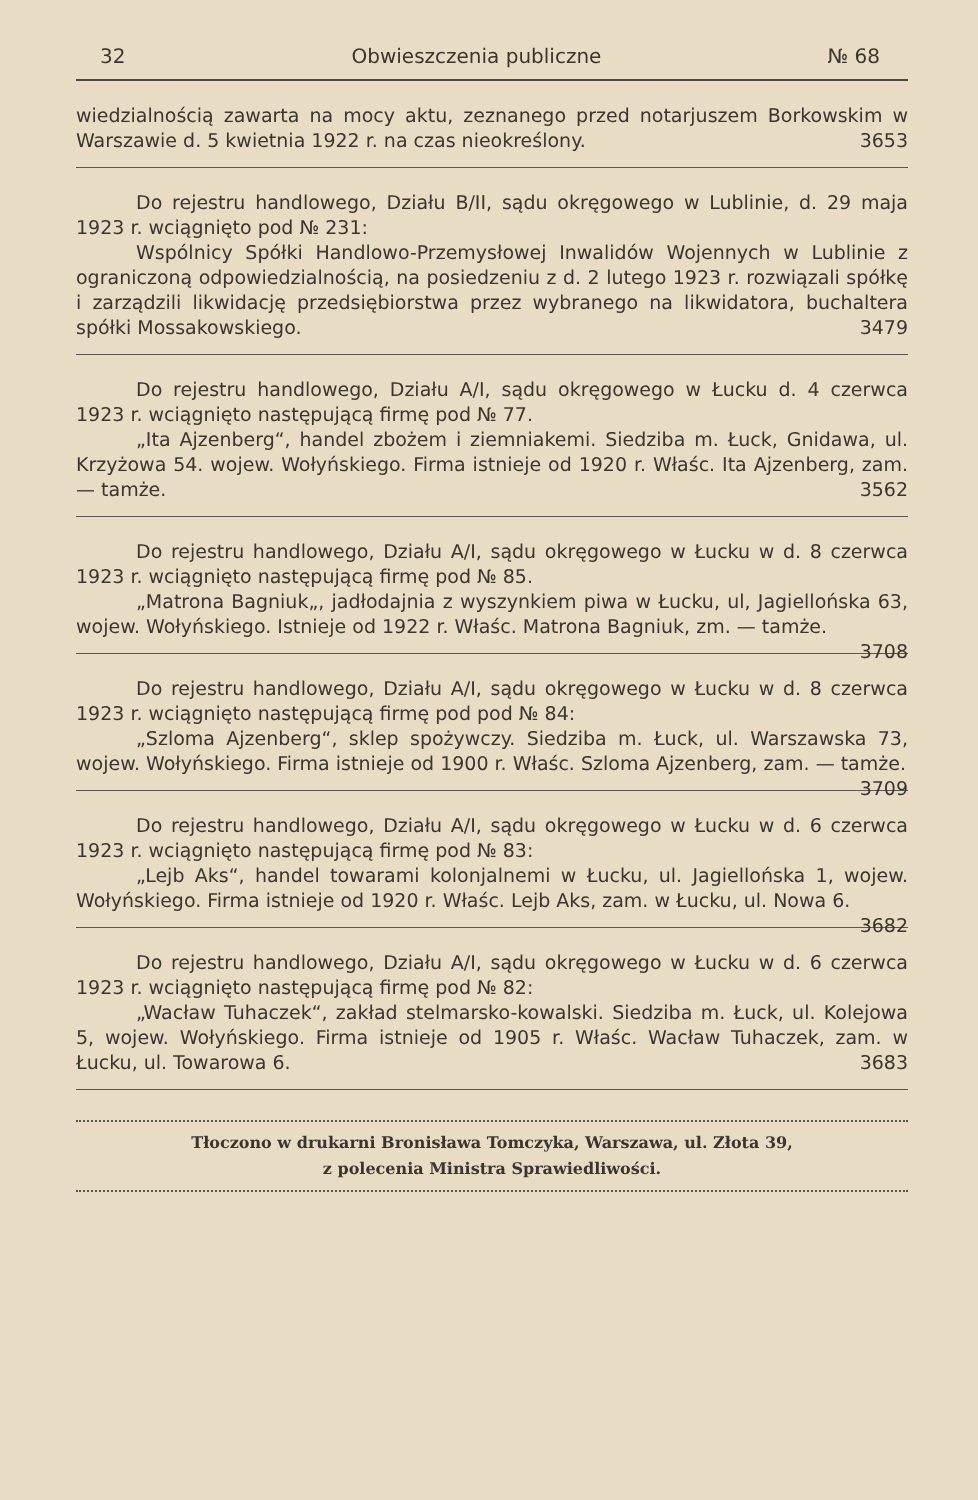32 Obwieszczenia publiczne № 68
wiedzialnością zawarta na mocy aktu, zeznanego przed notarjuszem Borkowskim w Warszawie d. 5 kwietnia 1922 r. na czas nieokreślony. 3653
Do rejestru handlowego, Działu B/II, sądu okręgowego w Lublinie, d. 29 maja 1923 r. wciągnięto pod № 231:
Wspólnicy Spółki Handlowo-Przemysłowej Inwalidów Wojennych w Lublinie z ograniczoną odpowiedzialnością, na posiedzeniu z d. 2 lutego 1923 r. rozwiązali spółkę i zarządzili likwidację przedsiębiorstwa przez wybranego na likwidatora, buchaltera spółki Mossakowskiego. 3479
Do rejestru handlowego, Działu A/I, sądu okręgowego w Łucku d. 4 czerwca 1923 r. wciągnięto następującą firmę pod № 77.
„Ita Ajzenberg“, handel zbożem i ziemniakemi. Siedziba m. Łuck, Gnidawa, ul. Krzyżowa 54. wojew. Wołyńskiego. Firma istnieje od 1920 r. Właśc. Ita Ajzenberg, zam. — tamże. 3562
Do rejestru handlowego, Działu A/I, sądu okręgowego w Łucku w d. 8 czerwca 1923 r. wciągnięto następującą firmę pod № 85.
„Matrona Bagniuk„, jadłodajnia z wyszynkiem piwa w Łucku, ul, Jagiellońska 63, wojew. Wołyńskiego. Istnieje od 1922 r. Właśc. Matrona Bagniuk, zm. — tamże. 3708
Do rejestru handlowego, Działu A/I, sądu okręgowego w Łucku w d. 8 czerwca 1923 r. wciągnięto następującą firmę pod pod № 84:
„Szloma Ajzenberg“, sklep spożywczy. Siedziba m. Łuck, ul. Warszawska 73, wojew. Wołyńskiego. Firma istnieje od 1900 r. Właśc. Szloma Ajzenberg, zam. — tamże. 3709
Do rejestru handlowego, Działu A/I, sądu okręgowego w Łucku w d. 6 czerwca 1923 r. wciągnięto następującą firmę pod № 83:
„Lejb Aks“, handel towarami kolonjalnemi w Łucku, ul. Jagiellońska 1, wojew. Wołyńskiego. Firma istnieje od 1920 r. Właśc. Lejb Aks, zam. w Łucku, ul. Nowa 6. 3682
Do rejestru handlowego, Działu A/I, sądu okręgowego w Łucku w d. 6 czerwca 1923 r. wciągnięto następującą firmę pod № 82:
„Wacław Tuhaczek“, zakład stelmarsko-kowalski. Siedziba m. Łuck, ul. Kolejowa 5, wojew. Wołyńskiego. Firma istnieje od 1905 r. Właśc. Wacław Tuhaczek, zam. w Łucku, ul. Towarowa 6. 3683
Tłoczono w drukarni Bronisława Tomczyka, Warszawa, ul. Złota 39,
z polecenia Ministra Sprawiedliwości.